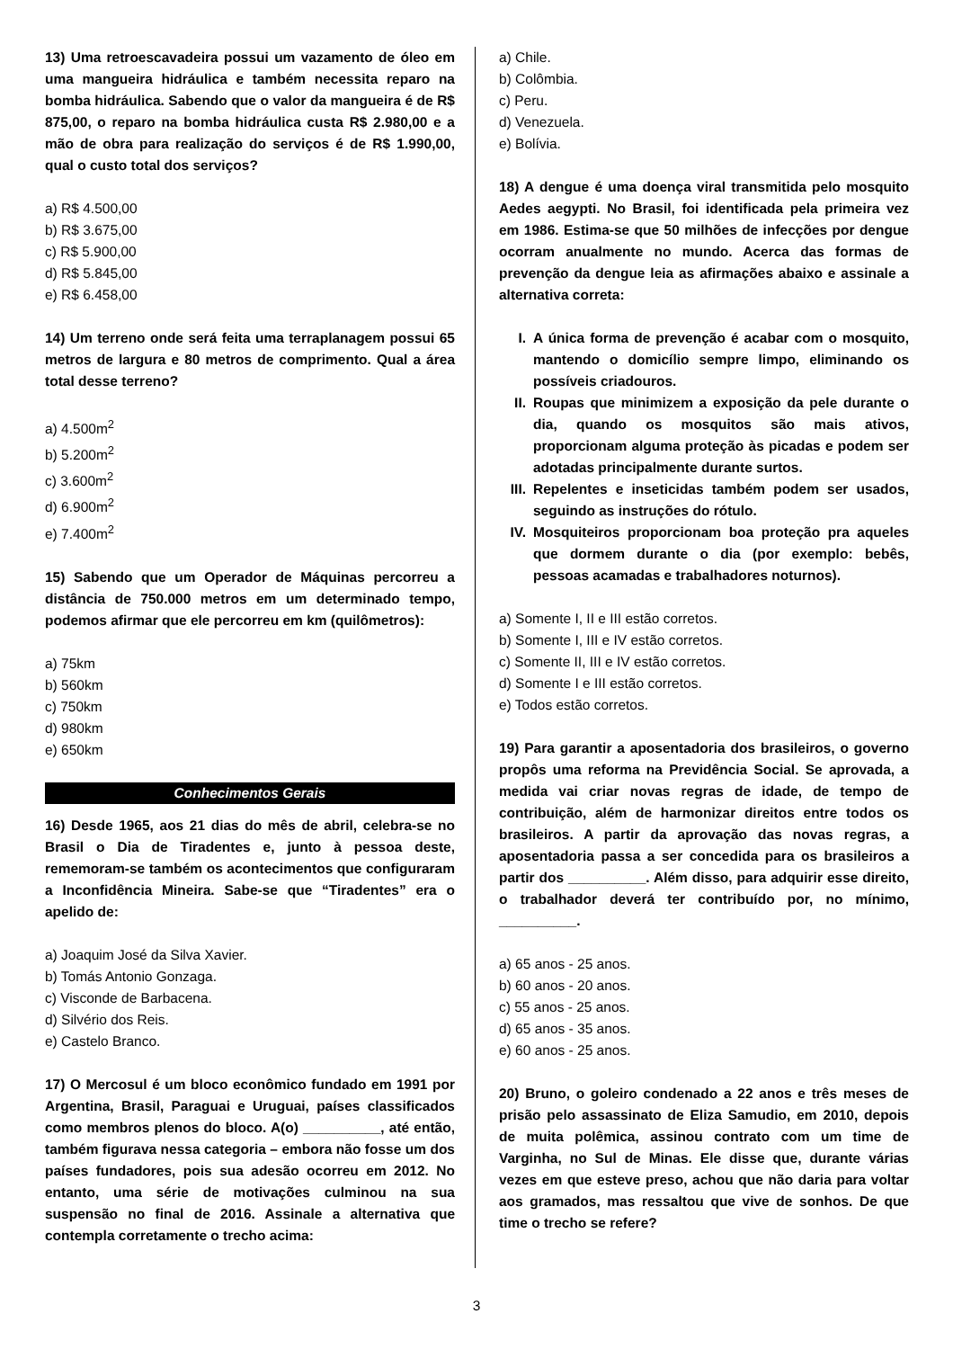13) Uma retroescavadeira possui um vazamento de óleo em uma mangueira hidráulica e também necessita reparo na bomba hidráulica. Sabendo que o valor da mangueira é de R$ 875,00, o reparo na bomba hidráulica custa R$ 2.980,00 e a mão de obra para realização do serviços é de R$ 1.990,00, qual o custo total dos serviços?
a) R$ 4.500,00
b) R$ 3.675,00
c) R$ 5.900,00
d) R$ 5.845,00
e) R$ 6.458,00
14) Um terreno onde será feita uma terraplanagem possui 65 metros de largura e 80 metros de comprimento. Qual a área total desse terreno?
a) 4.500m<sup>2</sup>
b) 5.200m<sup>2</sup>
c) 3.600m<sup>2</sup>
d) 6.900m<sup>2</sup>
e) 7.400m<sup>2</sup>
15) Sabendo que um Operador de Máquinas percorreu a distância de 750.000 metros em um determinado tempo, podemos afirmar que ele percorreu em km (quilômetros):
a) 75km
b) 560km
c) 750km
d) 980km
e) 650km
Conhecimentos Gerais
16) Desde 1965, aos 21 dias do mês de abril, celebra-se no Brasil o Dia de Tiradentes e, junto à pessoa deste, rememoram-se também os acontecimentos que configuraram a Inconfidência Mineira. Sabe-se que “Tiradentes” era o apelido de:
a) Joaquim José da Silva Xavier.
b) Tomás Antonio Gonzaga.
c) Visconde de Barbacena.
d) Silvério dos Reis.
e) Castelo Branco.
17) O Mercosul é um bloco econômico fundado em 1991 por Argentina, Brasil, Paraguai e Uruguai, países classificados como membros plenos do bloco. A(o) __________, até então, também figurava nessa categoria – embora não fosse um dos países fundadores, pois sua adesão ocorreu em 2012. No entanto, uma série de motivações culminou na sua suspensão no final de 2016. Assinale a alternativa que contempla corretamente o trecho acima:
a) Chile.
b) Colômbia.
c) Peru.
d) Venezuela.
e) Bolívia.
18) A dengue é uma doença viral transmitida pelo mosquito Aedes aegypti. No Brasil, foi identificada pela primeira vez em 1986. Estima-se que 50 milhões de infecções por dengue ocorram anualmente no mundo. Acerca das formas de prevenção da dengue leia as afirmações abaixo e assinale a alternativa correta:
I. A única forma de prevenção é acabar com o mosquito, mantendo o domicílio sempre limpo, eliminando os possíveis criadouros.
II. Roupas que minimizem a exposição da pele durante o dia, quando os mosquitos são mais ativos, proporcionam alguma proteção às picadas e podem ser adotadas principalmente durante surtos.
III. Repelentes e inseticidas também podem ser usados, seguindo as instruções do rótulo.
IV. Mosquiteiros proporcionam boa proteção pra aqueles que dormem durante o dia (por exemplo: bebês, pessoas acamadas e trabalhadores noturnos).
a) Somente I, II e III estão corretos.
b) Somente I, III e IV estão corretos.
c) Somente II, III e IV estão corretos.
d) Somente I e III estão corretos.
e) Todos estão corretos.
19) Para garantir a aposentadoria dos brasileiros, o governo propôs uma reforma na Previdência Social. Se aprovada, a medida vai criar novas regras de idade, de tempo de contribuição, além de harmonizar direitos entre todos os brasileiros. A partir da aprovação das novas regras, a aposentadoria passa a ser concedida para os brasileiros a partir dos __________. Além disso, para adquirir esse direito, o trabalhador deverá ter contribuído por, no mínimo, __________.
a) 65 anos - 25 anos.
b) 60 anos - 20 anos.
c) 55 anos - 25 anos.
d) 65 anos - 35 anos.
e) 60 anos - 25 anos.
20) Bruno, o goleiro condenado a 22 anos e três meses de prisão pelo assassinato de Eliza Samudio, em 2010, depois de muita polêmica, assinou contrato com um time de Varginha, no Sul de Minas. Ele disse que, durante várias vezes em que esteve preso, achou que não daria para voltar aos gramados, mas ressaltou que vive de sonhos. De que time o trecho se refere?
3